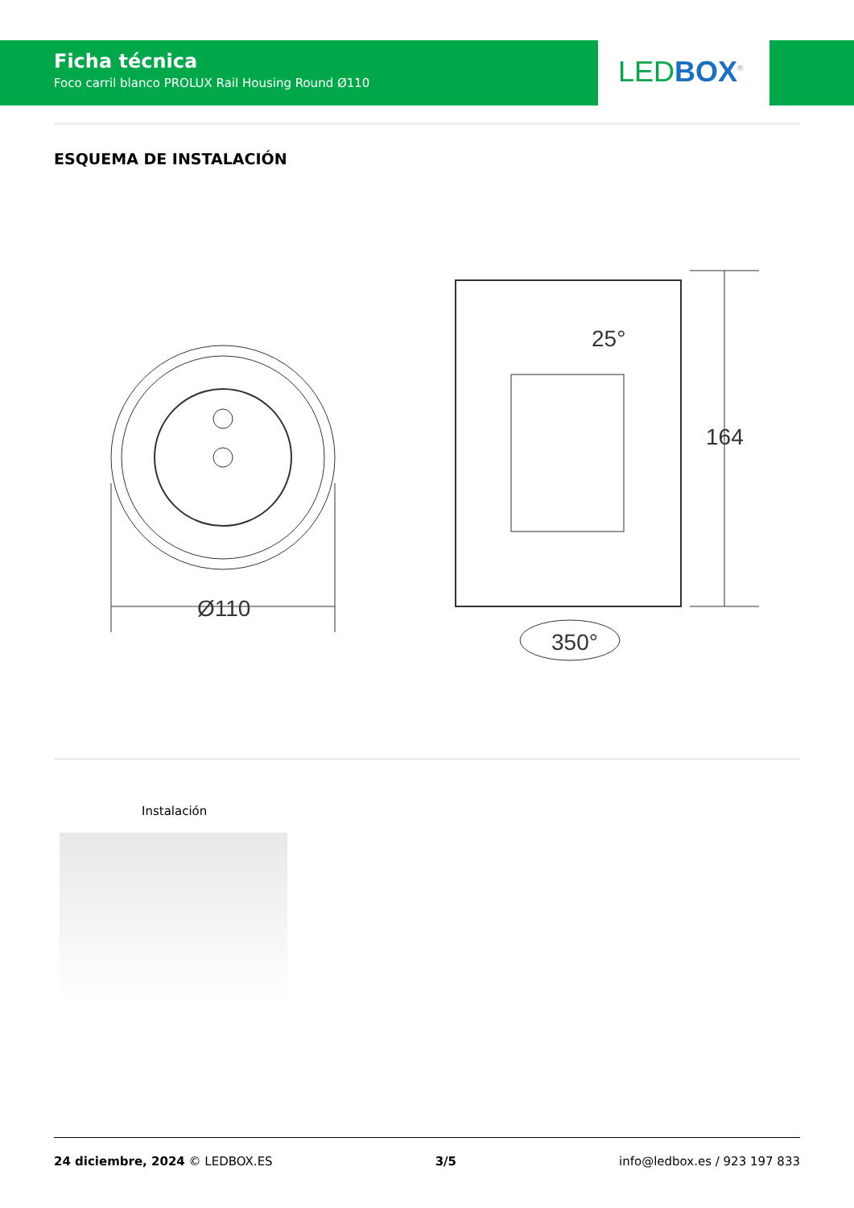Ficha técnica
Foco carril blanco PROLUX Rail Housing Round Ø110
LED BOX<sup>®</sup>
ESQUEMA DE INSTALACIÓN
Ø110
164
25°
350°
Instalación
24 diciembre, 2024 © LEDBOX.ES 3/5 info@ledbox.es / 923 197 833